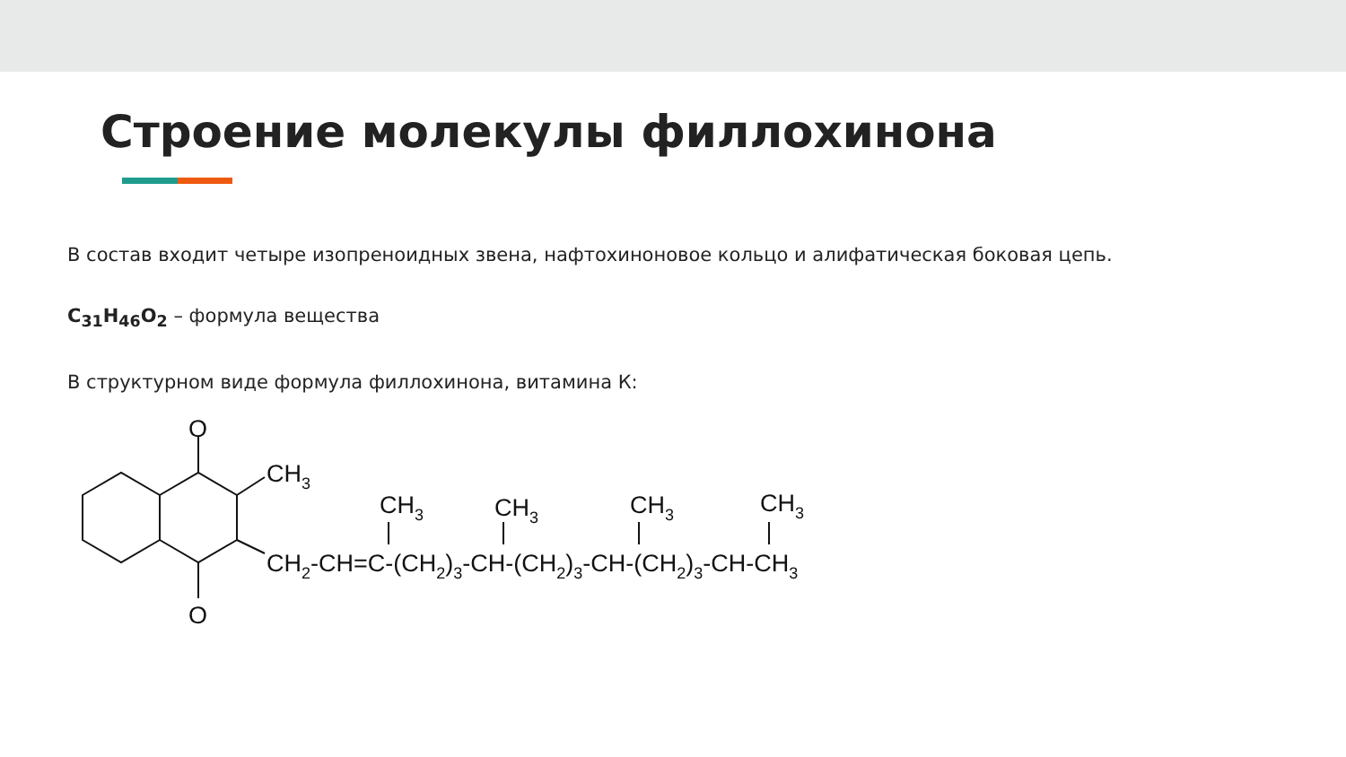Строение молекулы филлохинона
В состав входит четыре изопреноидных звена, нафтохиноновое кольцо и алифатическая боковая цепь.
C<sub>31</sub>H<sub>46</sub>O<sub>2</sub> – формула вещества
В структурном виде формула филлохинона, витамина К:
O
O
CH3
CH3
CH3
CH3
CH3
CH2-CH=C-(CH2)3-CH-(CH2)3-CH-(CH2)3-CH-CH3